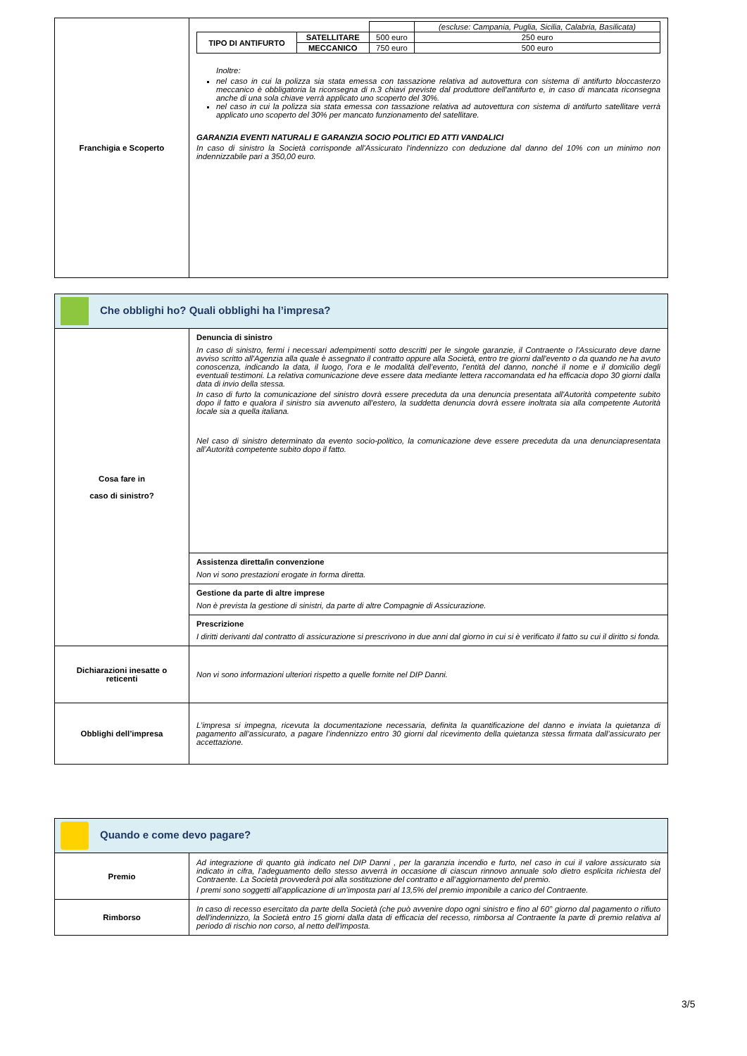| Franchigia e Scoperto | / / / / (escluse: Campania, Puglia, Sicilia, Calabria, Basilicata) / / TIPO DI ANTIFURTO / SATELLITARE / 500 euro / 250 euro / / / MECCANICO / 750 euro / 500 euro / Inoltre: nel caso in cui la polizza sia stata emessa con tassazione relativa ad autovettura con sistema di antifurto bloccasterzo meccanico è obbligatoria la riconsegna di n.3 chiavi previste dal produttore dell'antifurto e, in caso di mancata riconsegna anche di una sola chiave verrà applicato uno scoperto del 30%. nel caso in cui la polizza sia stata emessa con tassazione relativa ad autovettura con sistema di antifurto satellitare verrà applicato uno scoperto del 30% per mancato funzionamento del satellitare. GARANZIA EVENTI NATURALI E GARANZIA SOCIO POLITICI ED ATTI VANDALICI In caso di sinistro la Società corrisponde all'Assicurato l'indennizzo con deduzione dal danno del 10% con un minimo non indennizzabile pari a 350,00 euro. |
| Che obblighi ho? Quali obblighi ha l’impresa? | |
| Cosa fare in caso di sinistro? | Denuncia di sinistro In caso di sinistro, fermi i necessari adempimenti sotto descritti per le singole garanzie, il Contraente o l'Assicurato deve darne avviso scritto all'Agenzia alla quale è assegnato il contratto oppure alla Società, entro tre giorni dall'evento o da quando ne ha avuto conoscenza, indicando la data, il luogo, l'ora e le modalità dell’evento, l'entità del danno, nonché il nome e il domicilio degli eventuali testimoni. La relativa comunicazione deve essere data mediante lettera raccomandata ed ha efficacia dopo 30 giorni dalla data di invio della stessa. In caso di furto la comunicazione del sinistro dovrà essere preceduta da una denuncia presentata all'Autorità competente subito dopo il fatto e qualora il sinistro sia avvenuto all'estero, la suddetta denuncia dovrà essere inoltrata sia alla competente Autorità locale sia a quella italiana. Nel caso di sinistro determinato da evento socio-politico, la comunicazione deve essere preceduta da una denunciapresentata all’Autorità competente subito dopo il fatto. |
| | Assistenza diretta/in convenzione Non vi sono prestazioni erogate in forma diretta. |
| | Gestione da parte di altre imprese Non è prevista la gestione di sinistri, da parte di altre Compagnie di Assicurazione. |
| | Prescrizione I diritti derivanti dal contratto di assicurazione si prescrivono in due anni dal giorno in cui si è verificato il fatto su cui il diritto si fonda. |
| Dichiarazioni inesatte o reticenti | Non vi sono informazioni ulteriori rispetto a quelle fornite nel DIP Danni. |
| Obblighi dell’impresa | L’impresa si impegna, ricevuta la documentazione necessaria, definita la quantificazione del danno e inviata la quietanza di pagamento all’assicurato, a pagare l’indennizzo entro 30 giorni dal ricevimento della quietanza stessa firmata dall’assicurato per accettazione. |
| Quando e come devo pagare? | |
| Premio | Ad integrazione di quanto già indicato nel DIP Danni , per la garanzia incendio e furto, nel caso in cui il valore assicurato sia indicato in cifra, l’adeguamento dello stesso avverrà in occasione di ciascun rinnovo annuale solo dietro esplicita richiesta del Contraente. La Società provvederà poi alla sostituzione del contratto e all’aggiornamento del premio. I premi sono soggetti all’applicazione di un’imposta pari al 13,5% del premio imponibile a carico del Contraente. |
| Rimborso | In caso di recesso esercitato da parte della Società (che può avvenire dopo ogni sinistro e fino al 60° giorno dal pagamento o rifiuto dell'indennizzo, la Società entro 15 giorni dalla data di efficacia del recesso, rimborsa al Contraente la parte di premio relativa al periodo di rischio non corso, al netto dell'imposta. |
3/5